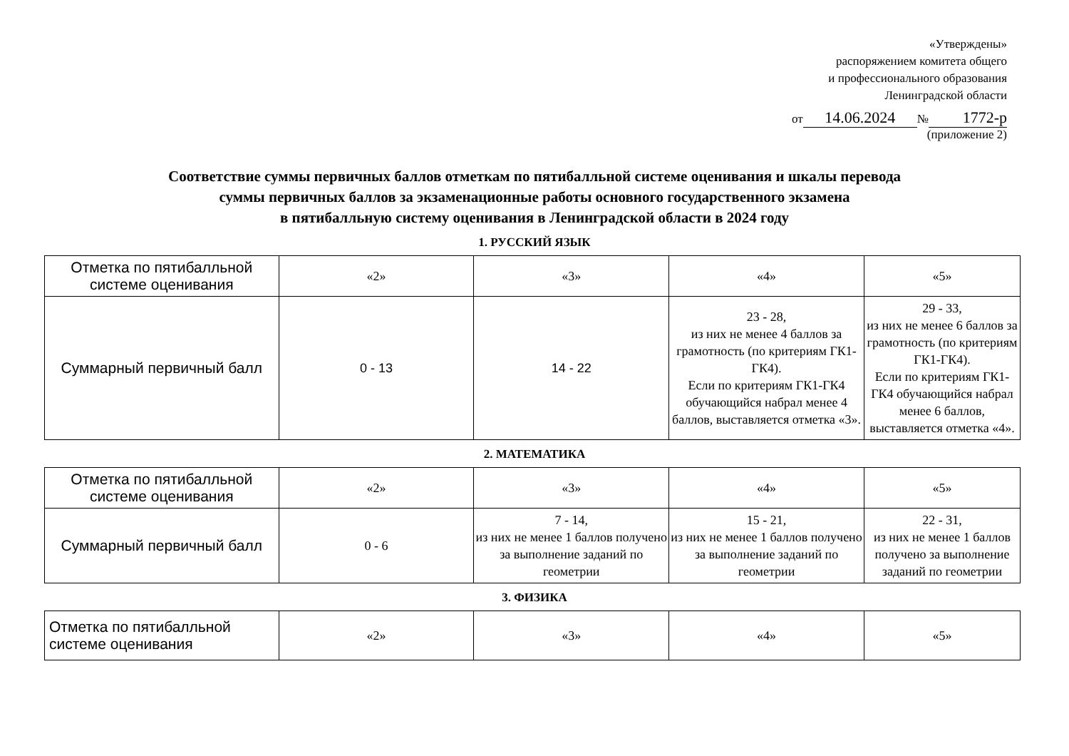«Утверждены»
распоряжением комитета общего
и профессионального образования
Ленинградской области
от 14.06.2024 № 1772-р
(приложение 2)
Соответствие суммы первичных баллов отметкам по пятибалльной системе оценивания и шкалы перевода
суммы первичных баллов за экзаменационные работы основного государственного экзамена
в пятибалльную систему оценивания в Ленинградской области в 2024 году
1. РУССКИЙ ЯЗЫК
| Отметка по пятибалльной системе оценивания | «2» | «3» | «4» | «5» |
| Суммарный первичный балл | 0 - 13 | 14 - 22 | 23 - 28, из них не менее 4 баллов за грамотность (по критериям ГК1-ГК4). Если по критериям ГК1-ГК4 обучающийся набрал менее 4 баллов, выставляется отметка «3». | 29 - 33, из них не менее 6 баллов за грамотность (по критериям ГК1-ГК4). Если по критериям ГК1-ГК4 обучающийся набрал менее 6 баллов, выставляется отметка «4». |
2. МАТЕМАТИКА
| Отметка по пятибалльной системе оценивания | «2» | «3» | «4» | «5» |
| Суммарный первичный балл | 0 - 6 | 7 - 14, из них не менее 1 баллов получено за выполнение заданий по геометрии | 15 - 21, из них не менее 1 баллов получено за выполнение заданий по геометрии | 22 - 31, из них не менее 1 баллов получено за выполнение заданий по геометрии |
3. ФИЗИКА
| Отметка по пятибалльной системе оценивания | «2» | «3» | «4» | «5» |